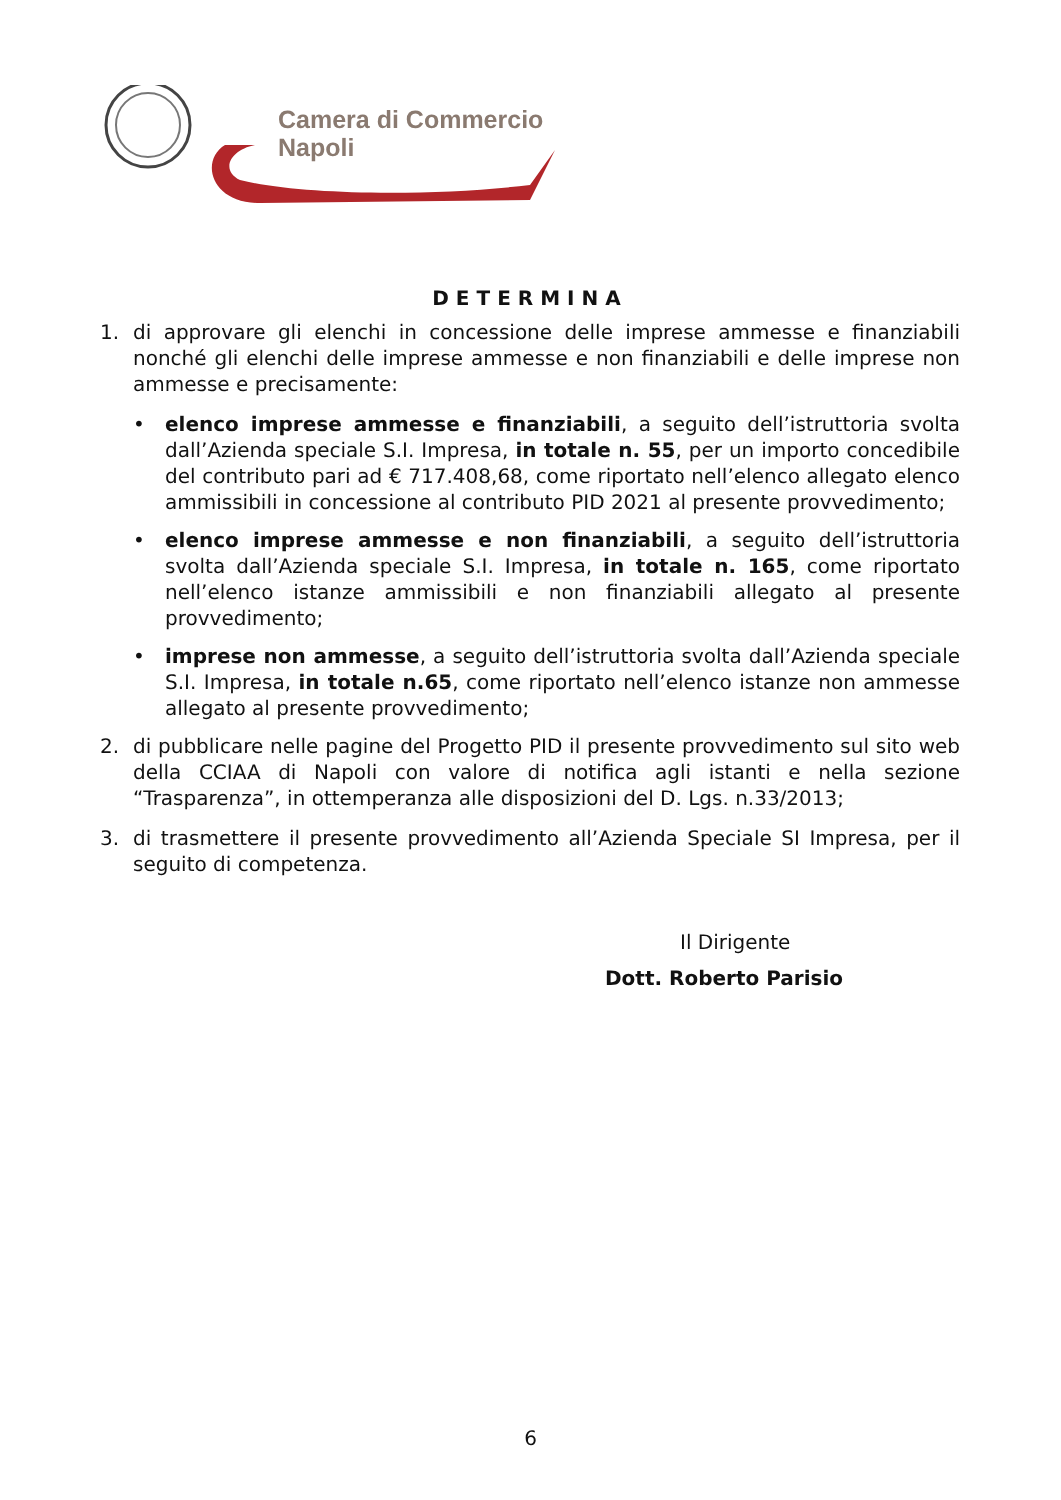Camera di Commercio
Napoli
DETERMINA
1. di approvare gli elenchi in concessione delle imprese ammesse e finanziabili nonché gli elenchi delle imprese ammesse e non finanziabili e delle imprese non ammesse e precisamente:
• elenco imprese ammesse e finanziabili, a seguito dell’istruttoria svolta dall’Azienda speciale S.I. Impresa, in totale n. 55, per un importo concedibile del contributo pari ad € 717.408,68, come riportato nell’elenco allegato elenco ammissibili in concessione al contributo PID 2021 al presente provvedimento;
• elenco imprese ammesse e non finanziabili, a seguito dell’istruttoria svolta dall’Azienda speciale S.I. Impresa, in totale n. 165, come riportato nell’elenco istanze ammissibili e non finanziabili allegato al presente provvedimento;
• imprese non ammesse, a seguito dell’istruttoria svolta dall’Azienda speciale S.I. Impresa, in totale n.65, come riportato nell’elenco istanze non ammesse allegato al presente provvedimento;
2. di pubblicare nelle pagine del Progetto PID il presente provvedimento sul sito web della CCIAA di Napoli con valore di notifica agli istanti e nella sezione “Trasparenza”, in ottemperanza alle disposizioni del D. Lgs. n.33/2013;
3. di trasmettere il presente provvedimento all’Azienda Speciale SI Impresa, per il seguito di competenza.
Il Dirigente
Dott. Roberto Parisio
6